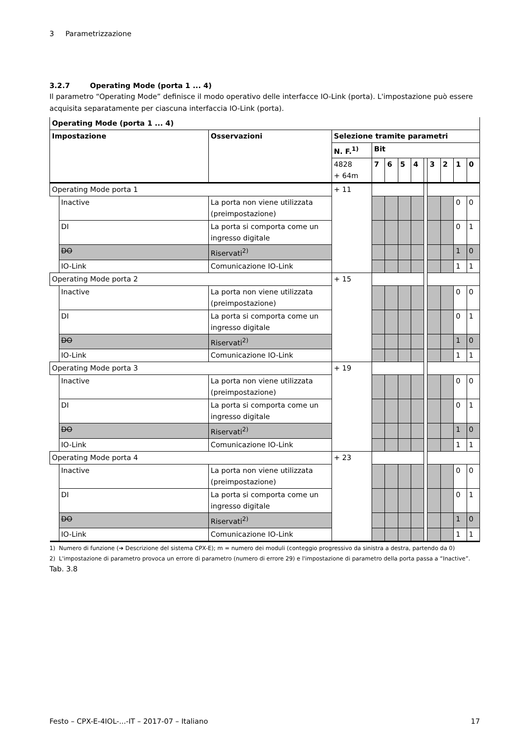3 Parametrizzazione
3.2.7 Operating Mode (porta 1 ... 4)
Il parametro “Operating Mode” definisce il modo operativo delle interfacce IO-Link (porta). L'impostazione può essere acquisita separatamente per ciascuna interfaccia IO-Link (porta).
| Operating Mode (porta 1 ... 4) | | | | | | | | | | | | |
| --- | --- | --- | --- | --- | --- | --- | --- | --- | --- | --- | --- | --- |
| Impostazione | | Osservazioni | Selezione tramite parametri | | | | | | | | | |
| | | | N. F.<sup>1)</sup> | Bit | | | | | | | | |
| | | | 4828 + 64m | 7 | 6 | 5 | 4 | | 3 | 2 | 1 | 0 |
| Operating Mode porta 1 | | | + 11 | | | | | | | | | |
| | Inactive | La porta non viene utilizzata (preimpostazione) | | | | | | | | | 0 | 0 |
| | DI | La porta si comporta come un ingresso digitale | | | | | | | | | 0 | 1 |
| | DO | Riservati<sup>2)</sup> | | | | | | | | | 1 | 0 |
| | IO-Link | Comunicazione IO-Link | | | | | | | | | 1 | 1 |
| Operating Mode porta 2 | | | + 15 | | | | | | | | | |
| | Inactive | La porta non viene utilizzata (preimpostazione) | | | | | | | | | 0 | 0 |
| | DI | La porta si comporta come un ingresso digitale | | | | | | | | | 0 | 1 |
| | DO | Riservati<sup>2)</sup> | | | | | | | | | 1 | 0 |
| | IO-Link | Comunicazione IO-Link | | | | | | | | | 1 | 1 |
| Operating Mode porta 3 | | | + 19 | | | | | | | | | |
| | Inactive | La porta non viene utilizzata (preimpostazione) | | | | | | | | | 0 | 0 |
| | DI | La porta si comporta come un ingresso digitale | | | | | | | | | 0 | 1 |
| | DO | Riservati<sup>2)</sup> | | | | | | | | | 1 | 0 |
| | IO-Link | Comunicazione IO-Link | | | | | | | | | 1 | 1 |
| Operating Mode porta 4 | | | + 23 | | | | | | | | | |
| | Inactive | La porta non viene utilizzata (preimpostazione) | | | | | | | | | 0 | 0 |
| | DI | La porta si comporta come un ingresso digitale | | | | | | | | | 0 | 1 |
| | DO | Riservati<sup>2)</sup> | | | | | | | | | 1 | 0 |
| | IO-Link | Comunicazione IO-Link | | | | | | | | | 1 | 1 |
1) Numero di funzione (➔ Descrizione del sistema CPX-E); m = numero dei moduli (conteggio progressivo da sinistra a destra, partendo da 0)
2) L'impostazione di parametro provoca un errore di parametro (numero di errore 29) e l'impostazione di parametro della porta passa a “Inactive”.
Tab. 3.8
Festo – CPX-E-4IOL-...-IT – 2017-07 – Italiano 17